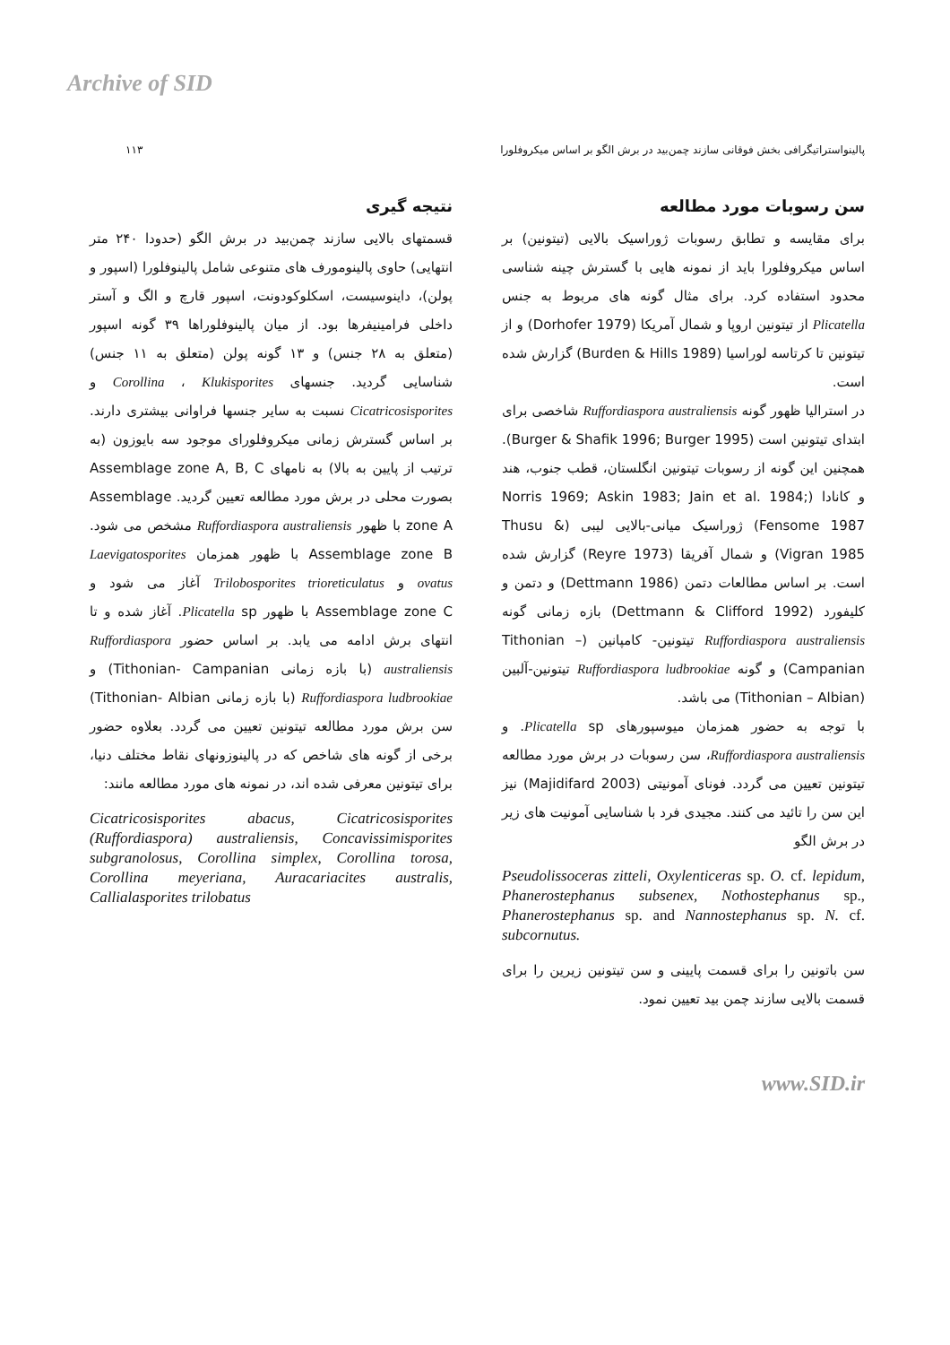Archive of SID
پالینواستراتیگرافی بخش فوقانی سازند چمن‌بید در برش الگو بر اساس میکروفلورا ۱۱۳
سن رسوبات مورد مطالعه
برای مقایسه و تطابق رسوبات ژوراسیک بالایی (تیتونین) بر اساس میکروفلورا باید از نمونه هایی با گسترش چینه شناسی محدود استفاده کرد. برای مثال گونه های مربوط به جنس Plicatella از تیتونین اروپا و شمال آمریکا (Dorhofer 1979) و از تیتونین تا کرتاسه لوراسیا (Burden & Hills 1989) گزارش شده است.
در استرالیا ظهور گونه Ruffordiaspora australiensis شاخصی برای ابتدای تیتونین است (Burger & Shafik 1996; Burger 1995). همچنین این گونه از رسوبات تیتونین انگلستان، قطب جنوب، هند و کانادا (Norris 1969; Askin 1983; Jain et al. 1984; Fensome 1987) ژوراسیک میانی-بالایی لیبی (Thusu & Vigran 1985) و شمال آفریقا (Reyre 1973) گزارش شده است. بر اساس مطالعات دتمن (Dettmann 1986) و دتمن و کلیفورد (Dettmann & Clifford 1992) بازه زمانی گونه Ruffordiaspora australiensis تیتونین- کامپانین (Tithonian – Campanian) و گونه Ruffordiaspora ludbrookiae تیتونین-آلبین (Tithonian – Albian) می باشد.
با توجه به حضور همزمان میوسپورهای Plicatella sp. و Ruffordiaspora australiensis، سن رسوبات در برش مورد مطالعه تیتونین تعیین می گردد. فونای آمونیتی (Majidifard 2003) نیز این سن را تائید می کنند. مجیدی فرد با شناسایی آمونیت های زیر در برش الگو
Pseudolissoceras zitteli, Oxylenticeras sp. O. cf. lepidum, Phanerostephanus subsenex, Nothostephanus sp., Phanerostephanus sp. and Nannostephanus sp. N. cf. subcornutus.
سن باتونین را برای قسمت پایینی و سن تیتونین زیرین را برای قسمت بالایی سازند چمن بید تعیین نمود.
نتیجه گیری
قسمتهای بالایی سازند چمن‌بید در برش الگو (حدودا ۲۴۰ متر انتهایی) حاوی پالینومورف های متنوعی شامل پالینوفلورا (اسپور و پولن)، داینوسیست، اسکلوکودونت، اسپور قارچ و الگ و آستر داخلی فرامینیفرها بود. از میان پالینوفلوراها ۳۹ گونه اسپور (متعلق به ۲۸ جنس) و ۱۳ گونه پولن (متعلق به ۱۱ جنس) شناسایی گردید. جنسهای Corollina ، Klukisporites و Cicatricosisporites نسبت به سایر جنسها فراوانی بیشتری دارند. بر اساس گسترش زمانی میکروفلورای موجود سه بایوزون (به ترتیب از پایین به بالا) به نامهای Assemblage zone A, B, C بصورت محلی در برش مورد مطالعه تعیین گردید. Assemblage zone A با ظهور Ruffordiaspora australiensis مشخص می شود. Assemblage zone B با ظهور همزمان Laevigatosporites ovatus و Trilobosporites trioreticulatus آغاز می شود و Assemblage zone C با ظهور Plicatella sp. آغاز شده و تا انتهای برش ادامه می یابد. بر اساس حضور Ruffordiaspora australiensis (با بازه زمانی Tithonian- Campanian) و Ruffordiaspora ludbrookiae (با بازه زمانی Tithonian- Albian) سن برش مورد مطالعه تیتونین تعیین می گردد. بعلاوه حضور برخی از گونه های شاخص که در پالینوزونهای نقاط مختلف دنیا، برای تیتونین معرفی شده اند، در نمونه های مورد مطالعه مانند:
Cicatricosisporites abacus, Cicatricosisporites (Ruffordiaspora) australiensis, Concavissimisporites subgranolosus, Corollina simplex, Corollina torosa, Corollina meyeriana, Auracariacites australis, Callialasporites trilobatus
www.SID.ir